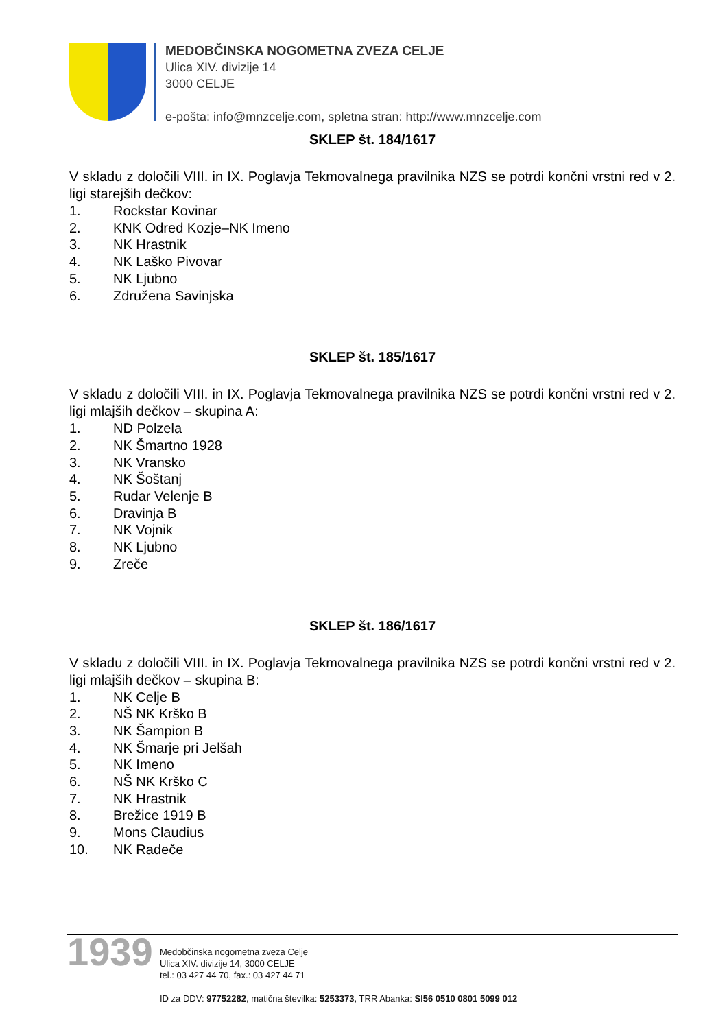MEDOBČINSKA NOGOMETNA ZVEZA CELJE
Ulica XIV. divizije 14
3000 CELJE
e-pošta: info@mnzcelje.com, spletna stran: http://www.mnzcelje.com
SKLEP št. 184/1617
V skladu z določili VIII. in IX. Poglavja Tekmovalnega pravilnika NZS se potrdi končni vrstni red v 2. ligi starejših dečkov:
1. Rockstar Kovinar
2. KNK Odred Kozje–NK Imeno
3. NK Hrastnik
4. NK Laško Pivovar
5. NK Ljubno
6. Združena Savinjska
SKLEP št. 185/1617
V skladu z določili VIII. in IX. Poglavja Tekmovalnega pravilnika NZS se potrdi končni vrstni red v 2. ligi mlajših dečkov – skupina A:
1. ND Polzela
2. NK Šmartno 1928
3. NK Vransko
4. NK Šoštanj
5. Rudar Velenje B
6. Dravinja B
7. NK Vojnik
8. NK Ljubno
9. Zreče
SKLEP št. 186/1617
V skladu z določili VIII. in IX. Poglavja Tekmovalnega pravilnika NZS se potrdi končni vrstni red v 2. ligi mlajših dečkov – skupina B:
1. NK Celje B
2. NŠ NK Krško B
3. NK Šampion B
4. NK Šmarje pri Jelšah
5. NK Imeno
6. NŠ NK Krško C
7. NK Hrastnik
8. Brežice 1919 B
9. Mons Claudius
10. NK Radeče
1939
Medobčinska nogometna zveza Celje
Ulica XIV. divizije 14, 3000 CELJE
tel.: 03 427 44 70, fax.: 03 427 44 71
ID za DDV: 97752282, matična številka: 5253373, TRR Abanka: SI56 0510 0801 5099 012